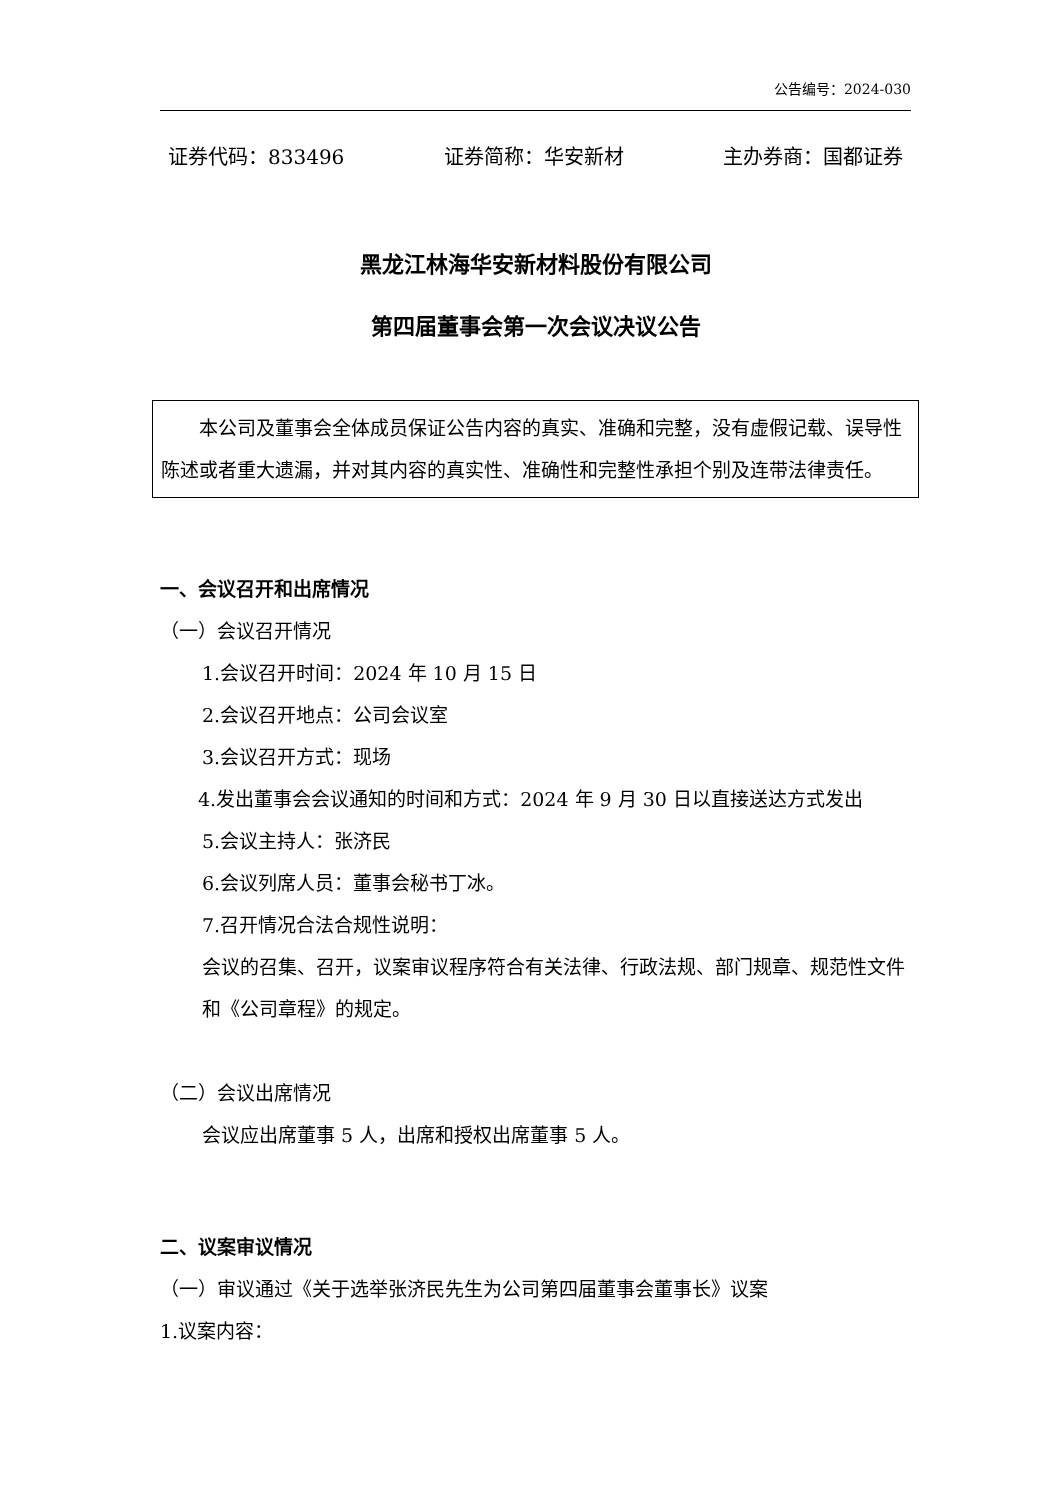公告编号：2024-030
证券代码：833496 证券简称：华安新材 主办券商：国都证券
黑龙江林海华安新材料股份有限公司
第四届董事会第一次会议决议公告
本公司及董事会全体成员保证公告内容的真实、准确和完整，没有虚假记载、误导性陈述或者重大遗漏，并对其内容的真实性、准确性和完整性承担个别及连带法律责任。
一、会议召开和出席情况
（一）会议召开情况
1.会议召开时间：2024 年 10 月 15 日
2.会议召开地点：公司会议室
3.会议召开方式：现场
4.发出董事会会议通知的时间和方式：2024 年 9 月 30 日以直接送达方式发出
5.会议主持人：张济民
6.会议列席人员：董事会秘书丁冰。
7.召开情况合法合规性说明：
会议的召集、召开，议案审议程序符合有关法律、行政法规、部门规章、规范性文件和《公司章程》的规定。
（二）会议出席情况
会议应出席董事 5 人，出席和授权出席董事 5 人。
二、议案审议情况
（一）审议通过《关于选举张济民先生为公司第四届董事会董事长》议案
1.议案内容：